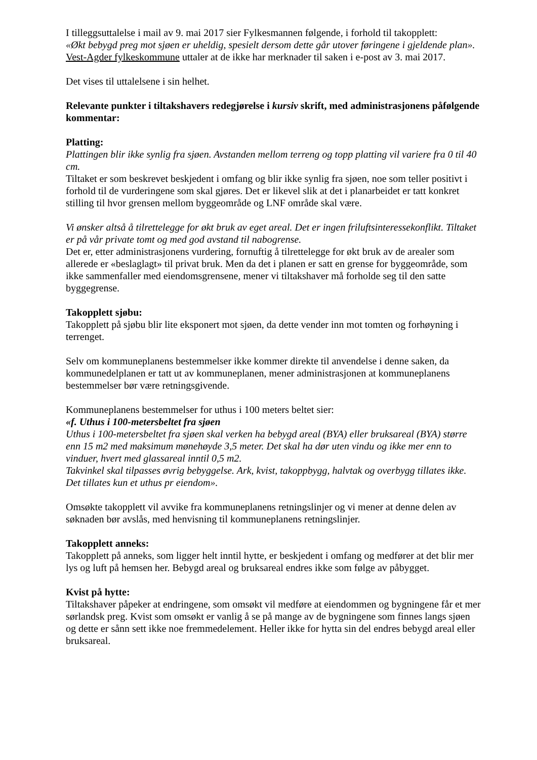I tilleggsuttalelse i mail av 9. mai 2017 sier Fylkesmannen følgende, i forhold til takopplett:
«Økt bebygd preg mot sjøen er uheldig, spesielt dersom dette går utover føringene i gjeldende plan».
Vest-Agder fylkeskommune uttaler at de ikke har merknader til saken i e-post av 3. mai 2017.
Det vises til uttalelsene i sin helhet.
Relevante punkter i tiltakshavers redegjørelse i kursiv skrift, med administrasjonens påfølgende kommentar:
Platting:
Plattingen blir ikke synlig fra sjøen. Avstanden mellom terreng og topp platting vil variere fra 0 til 40 cm.
Tiltaket er som beskrevet beskjedent i omfang og blir ikke synlig fra sjøen, noe som teller positivt i forhold til de vurderingene som skal gjøres. Det er likevel slik at det i planarbeidet er tatt konkret stilling til hvor grensen mellom byggeområde og LNF område skal være.
Vi ønsker altså å tilrettelegge for økt bruk av eget areal. Det er ingen friluftsinteressekonflikt. Tiltaket er på vår private tomt og med god avstand til nabogrense.
Det er, etter administrasjonens vurdering, fornuftig å tilrettelegge for økt bruk av de arealer som allerede er «beslaglagt» til privat bruk. Men da det i planen er satt en grense for byggeområde, som ikke sammenfaller med eiendomsgrensene, mener vi tiltakshaver må forholde seg til den satte byggegrense.
Takopplett sjøbu:
Takopplett på sjøbu blir lite eksponert mot sjøen, da dette vender inn mot tomten og forhøyning i terrenget.
Selv om kommuneplanens bestemmelser ikke kommer direkte til anvendelse i denne saken, da kommunedelplanen er tatt ut av kommuneplanen, mener administrasjonen at kommuneplanens bestemmelser bør være retningsgivende.
Kommuneplanens bestemmelser for uthus i 100 meters beltet sier:
«f. Uthus i 100-metersbeltet fra sjøen
Uthus i 100-metersbeltet fra sjøen skal verken ha bebygd areal (BYA) eller bruksareal (BYA) større enn 15 m2 med maksimum mønehøyde 3,5 meter. Det skal ha dør uten vindu og ikke mer enn to vinduer, hvert med glassareal inntil 0,5 m2.
Takvinkel skal tilpasses øvrig bebyggelse. Ark, kvist, takoppbygg, halvtak og overbygg tillates ikke. Det tillates kun et uthus pr eiendom».
Omsøkte takopplett vil avvike fra kommuneplanens retningslinjer og vi mener at denne delen av søknaden bør avslås, med henvisning til kommuneplanens retningslinjer.
Takopplett anneks:
Takopplett på anneks, som ligger helt inntil hytte, er beskjedent i omfang og medfører at det blir mer lys og luft på hemsen her. Bebygd areal og bruksareal endres ikke som følge av påbygget.
Kvist på hytte:
Tiltakshaver påpeker at endringene, som omsøkt vil medføre at eiendommen og bygningene får et mer sørlandsk preg. Kvist som omsøkt er vanlig å se på mange av de bygningene som finnes langs sjøen og dette er sånn sett ikke noe fremmedelement. Heller ikke for hytta sin del endres bebygd areal eller bruksareal.